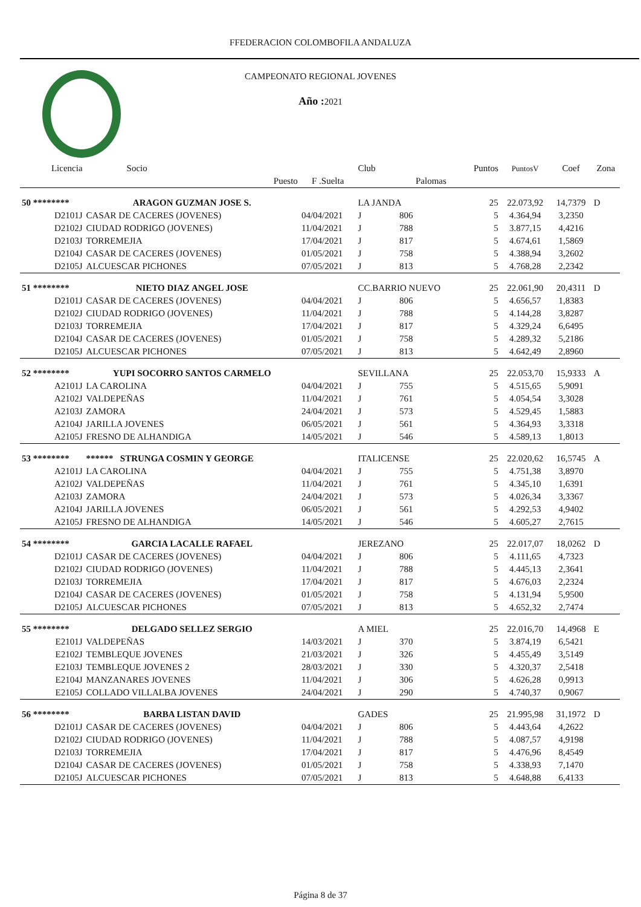FFEDERACION COLOMBOFILA ANDALUZA
CAMPEONATO REGIONAL JOVENES
Año : 2021
| Licencia | Socio | | Club | | Puntos | PuntosV | Coef | Zona |
| --- | --- | --- | --- | --- | --- | --- | --- | --- |
| | Puesto | F .Suelta | | Palomas | | | | |
| 50 ******** | ARAGON GUZMAN JOSE S. | | LA JANDA | | 25 | 22.073,92 | 14,7379 | D |
| D2101J | CASAR DE CACERES (JOVENES) | 04/04/2021 | J | 806 | 5 | 4.364,94 | 3,2350 | |
| D2102J | CIUDAD RODRIGO (JOVENES) | 11/04/2021 | J | 788 | 5 | 3.877,15 | 4,4216 | |
| D2103J | TORREMEJIA | 17/04/2021 | J | 817 | 5 | 4.674,61 | 1,5869 | |
| D2104J | CASAR DE CACERES (JOVENES) | 01/05/2021 | J | 758 | 5 | 4.388,94 | 3,2602 | |
| D2105J | ALCUESCAR PICHONES | 07/05/2021 | J | 813 | 5 | 4.768,28 | 2,2342 | |
| 51 ******** | NIETO DIAZ ANGEL JOSE | | CC.BARRIO NUEVO | | 25 | 22.061,90 | 20,4311 | D |
| D2101J | CASAR DE CACERES (JOVENES) | 04/04/2021 | J | 806 | 5 | 4.656,57 | 1,8383 | |
| D2102J | CIUDAD RODRIGO (JOVENES) | 11/04/2021 | J | 788 | 5 | 4.144,28 | 3,8287 | |
| D2103J | TORREMEJIA | 17/04/2021 | J | 817 | 5 | 4.329,24 | 6,6495 | |
| D2104J | CASAR DE CACERES (JOVENES) | 01/05/2021 | J | 758 | 5 | 4.289,32 | 5,2186 | |
| D2105J | ALCUESCAR PICHONES | 07/05/2021 | J | 813 | 5 | 4.642,49 | 2,8960 | |
| 52 ******** | YUPI SOCORRO SANTOS CARMELO | | SEVILLANA | | 25 | 22.053,70 | 15,9333 | A |
| A2101J | LA CAROLINA | 04/04/2021 | J | 755 | 5 | 4.515,65 | 5,9091 | |
| A2102J | VALDEPEÑAS | 11/04/2021 | J | 761 | 5 | 4.054,54 | 3,3028 | |
| A2103J | ZAMORA | 24/04/2021 | J | 573 | 5 | 4.529,45 | 1,5883 | |
| A2104J | JARILLA JOVENES | 06/05/2021 | J | 561 | 5 | 4.364,93 | 3,3318 | |
| A2105J | FRESNO DE ALHANDIGA | 14/05/2021 | J | 546 | 5 | 4.589,13 | 1,8013 | |
| 53 ******** | ****** STRUNGA COSMIN Y GEORGE | | ITALICENSE | | 25 | 22.020,62 | 16,5745 | A |
| A2101J | LA CAROLINA | 04/04/2021 | J | 755 | 5 | 4.751,38 | 3,8970 | |
| A2102J | VALDEPEÑAS | 11/04/2021 | J | 761 | 5 | 4.345,10 | 1,6391 | |
| A2103J | ZAMORA | 24/04/2021 | J | 573 | 5 | 4.026,34 | 3,3367 | |
| A2104J | JARILLA JOVENES | 06/05/2021 | J | 561 | 5 | 4.292,53 | 4,9402 | |
| A2105J | FRESNO DE ALHANDIGA | 14/05/2021 | J | 546 | 5 | 4.605,27 | 2,7615 | |
| 54 ******** | GARCIA LACALLE RAFAEL | | JEREZANO | | 25 | 22.017,07 | 18,0262 | D |
| D2101J | CASAR DE CACERES (JOVENES) | 04/04/2021 | J | 806 | 5 | 4.111,65 | 4,7323 | |
| D2102J | CIUDAD RODRIGO (JOVENES) | 11/04/2021 | J | 788 | 5 | 4.445,13 | 2,3641 | |
| D2103J | TORREMEJIA | 17/04/2021 | J | 817 | 5 | 4.676,03 | 2,2324 | |
| D2104J | CASAR DE CACERES (JOVENES) | 01/05/2021 | J | 758 | 5 | 4.131,94 | 5,9500 | |
| D2105J | ALCUESCAR PICHONES | 07/05/2021 | J | 813 | 5 | 4.652,32 | 2,7474 | |
| 55 ******** | DELGADO SELLEZ SERGIO | | A MIEL | | 25 | 22.016,70 | 14,4968 | E |
| E2101J | VALDEPEÑAS | 14/03/2021 | J | 370 | 5 | 3.874,19 | 6,5421 | |
| E2102J | TEMBLEQUE JOVENES | 21/03/2021 | J | 326 | 5 | 4.455,49 | 3,5149 | |
| E2103J | TEMBLEQUE JOVENES 2 | 28/03/2021 | J | 330 | 5 | 4.320,37 | 2,5418 | |
| E2104J | MANZANARES JOVENES | 11/04/2021 | J | 306 | 5 | 4.626,28 | 0,9913 | |
| E2105J | COLLADO VILLALBA JOVENES | 24/04/2021 | J | 290 | 5 | 4.740,37 | 0,9067 | |
| 56 ******** | BARBA LISTAN DAVID | | GADES | | 25 | 21.995,98 | 31,1972 | D |
| D2101J | CASAR DE CACERES (JOVENES) | 04/04/2021 | J | 806 | 5 | 4.443,64 | 4,2622 | |
| D2102J | CIUDAD RODRIGO (JOVENES) | 11/04/2021 | J | 788 | 5 | 4.087,57 | 4,9198 | |
| D2103J | TORREMEJIA | 17/04/2021 | J | 817 | 5 | 4.476,96 | 8,4549 | |
| D2104J | CASAR DE CACERES (JOVENES) | 01/05/2021 | J | 758 | 5 | 4.338,93 | 7,1470 | |
| D2105J | ALCUESCAR PICHONES | 07/05/2021 | J | 813 | 5 | 4.648,88 | 6,4133 | |
Página 8 de 37